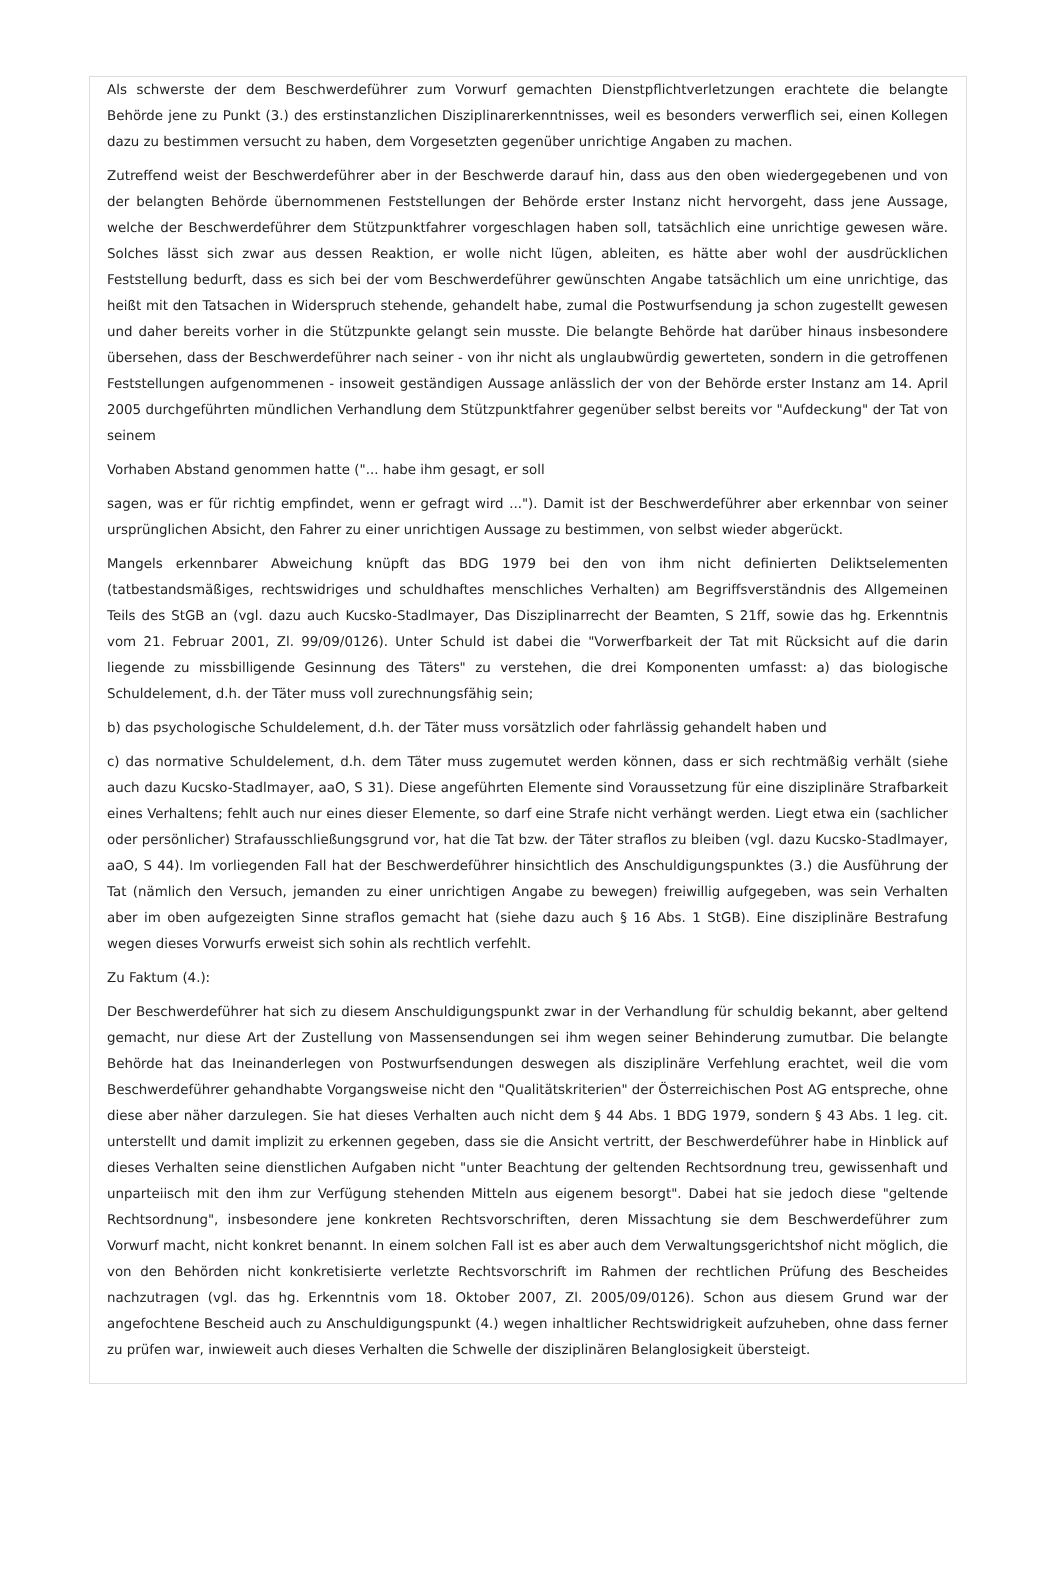Als schwerste der dem Beschwerdeführer zum Vorwurf gemachten Dienstpflichtverletzungen erachtete die belangte Behörde jene zu Punkt (3.) des erstinstanzlichen Disziplinarerkenntnisses, weil es besonders verwerflich sei, einen Kollegen dazu zu bestimmen versucht zu haben, dem Vorgesetzten gegenüber unrichtige Angaben zu machen.
Zutreffend weist der Beschwerdeführer aber in der Beschwerde darauf hin, dass aus den oben wiedergegebenen und von der belangten Behörde übernommenen Feststellungen der Behörde erster Instanz nicht hervorgeht, dass jene Aussage, welche der Beschwerdeführer dem Stützpunktfahrer vorgeschlagen haben soll, tatsächlich eine unrichtige gewesen wäre. Solches lässt sich zwar aus dessen Reaktion, er wolle nicht lügen, ableiten, es hätte aber wohl der ausdrücklichen Feststellung bedurft, dass es sich bei der vom Beschwerdeführer gewünschten Angabe tatsächlich um eine unrichtige, das heißt mit den Tatsachen in Widerspruch stehende, gehandelt habe, zumal die Postwurfsendung ja schon zugestellt gewesen und daher bereits vorher in die Stützpunkte gelangt sein musste. Die belangte Behörde hat darüber hinaus insbesondere übersehen, dass der Beschwerdeführer nach seiner - von ihr nicht als unglaubwürdig gewerteten, sondern in die getroffenen Feststellungen aufgenommenen - insoweit geständigen Aussage anlässlich der von der Behörde erster Instanz am 14. April 2005 durchgeführten mündlichen Verhandlung dem Stützpunktfahrer gegenüber selbst bereits vor "Aufdeckung" der Tat von seinem
Vorhaben Abstand genommen hatte ("... habe ihm gesagt, er soll
sagen, was er für richtig empfindet, wenn er gefragt wird ..."). Damit ist der Beschwerdeführer aber erkennbar von seiner ursprünglichen Absicht, den Fahrer zu einer unrichtigen Aussage zu bestimmen, von selbst wieder abgerückt.
Mangels erkennbarer Abweichung knüpft das BDG 1979 bei den von ihm nicht definierten Deliktselementen (tatbestandsmäßiges, rechtswidriges und schuldhaftes menschliches Verhalten) am Begriffsverständnis des Allgemeinen Teils des StGB an (vgl. dazu auch Kucsko-Stadlmayer, Das Disziplinarrecht der Beamten, S 21ff, sowie das hg. Erkenntnis vom 21. Februar 2001, Zl. 99/09/0126). Unter Schuld ist dabei die "Vorwerfbarkeit der Tat mit Rücksicht auf die darin liegende zu missbilligende Gesinnung des Täters" zu verstehen, die drei Komponenten umfasst: a) das biologische Schuldelement, d.h. der Täter muss voll zurechnungsfähig sein;
b) das psychologische Schuldelement, d.h. der Täter muss vorsätzlich oder fahrlässig gehandelt haben und
c) das normative Schuldelement, d.h. dem Täter muss zugemutet werden können, dass er sich rechtmäßig verhält (siehe auch dazu Kucsko-Stadlmayer, aaO, S 31). Diese angeführten Elemente sind Voraussetzung für eine disziplinäre Strafbarkeit eines Verhaltens; fehlt auch nur eines dieser Elemente, so darf eine Strafe nicht verhängt werden. Liegt etwa ein (sachlicher oder persönlicher) Strafausschließungsgrund vor, hat die Tat bzw. der Täter straflos zu bleiben (vgl. dazu Kucsko-Stadlmayer, aaO, S 44). Im vorliegenden Fall hat der Beschwerdeführer hinsichtlich des Anschuldigungspunktes (3.) die Ausführung der Tat (nämlich den Versuch, jemanden zu einer unrichtigen Angabe zu bewegen) freiwillig aufgegeben, was sein Verhalten aber im oben aufgezeigten Sinne straflos gemacht hat (siehe dazu auch § 16 Abs. 1 StGB). Eine disziplinäre Bestrafung wegen dieses Vorwurfs erweist sich sohin als rechtlich verfehlt.
Zu Faktum (4.):
Der Beschwerdeführer hat sich zu diesem Anschuldigungspunkt zwar in der Verhandlung für schuldig bekannt, aber geltend gemacht, nur diese Art der Zustellung von Massensendungen sei ihm wegen seiner Behinderung zumutbar. Die belangte Behörde hat das Ineinanderlegen von Postwurfsendungen deswegen als disziplinäre Verfehlung erachtet, weil die vom Beschwerdeführer gehandhabte Vorgangsweise nicht den "Qualitätskriterien" der Österreichischen Post AG entspreche, ohne diese aber näher darzulegen. Sie hat dieses Verhalten auch nicht dem § 44 Abs. 1 BDG 1979, sondern § 43 Abs. 1 leg. cit. unterstellt und damit implizit zu erkennen gegeben, dass sie die Ansicht vertritt, der Beschwerdeführer habe in Hinblick auf dieses Verhalten seine dienstlichen Aufgaben nicht "unter Beachtung der geltenden Rechtsordnung treu, gewissenhaft und unparteiisch mit den ihm zur Verfügung stehenden Mitteln aus eigenem besorgt". Dabei hat sie jedoch diese "geltende Rechtsordnung", insbesondere jene konkreten Rechtsvorschriften, deren Missachtung sie dem Beschwerdeführer zum Vorwurf macht, nicht konkret benannt. In einem solchen Fall ist es aber auch dem Verwaltungsgerichtshof nicht möglich, die von den Behörden nicht konkretisierte verletzte Rechtsvorschrift im Rahmen der rechtlichen Prüfung des Bescheides nachzutragen (vgl. das hg. Erkenntnis vom 18. Oktober 2007, Zl. 2005/09/0126). Schon aus diesem Grund war der angefochtene Bescheid auch zu Anschuldigungspunkt (4.) wegen inhaltlicher Rechtswidrigkeit aufzuheben, ohne dass ferner zu prüfen war, inwieweit auch dieses Verhalten die Schwelle der disziplinären Belanglosigkeit übersteigt.